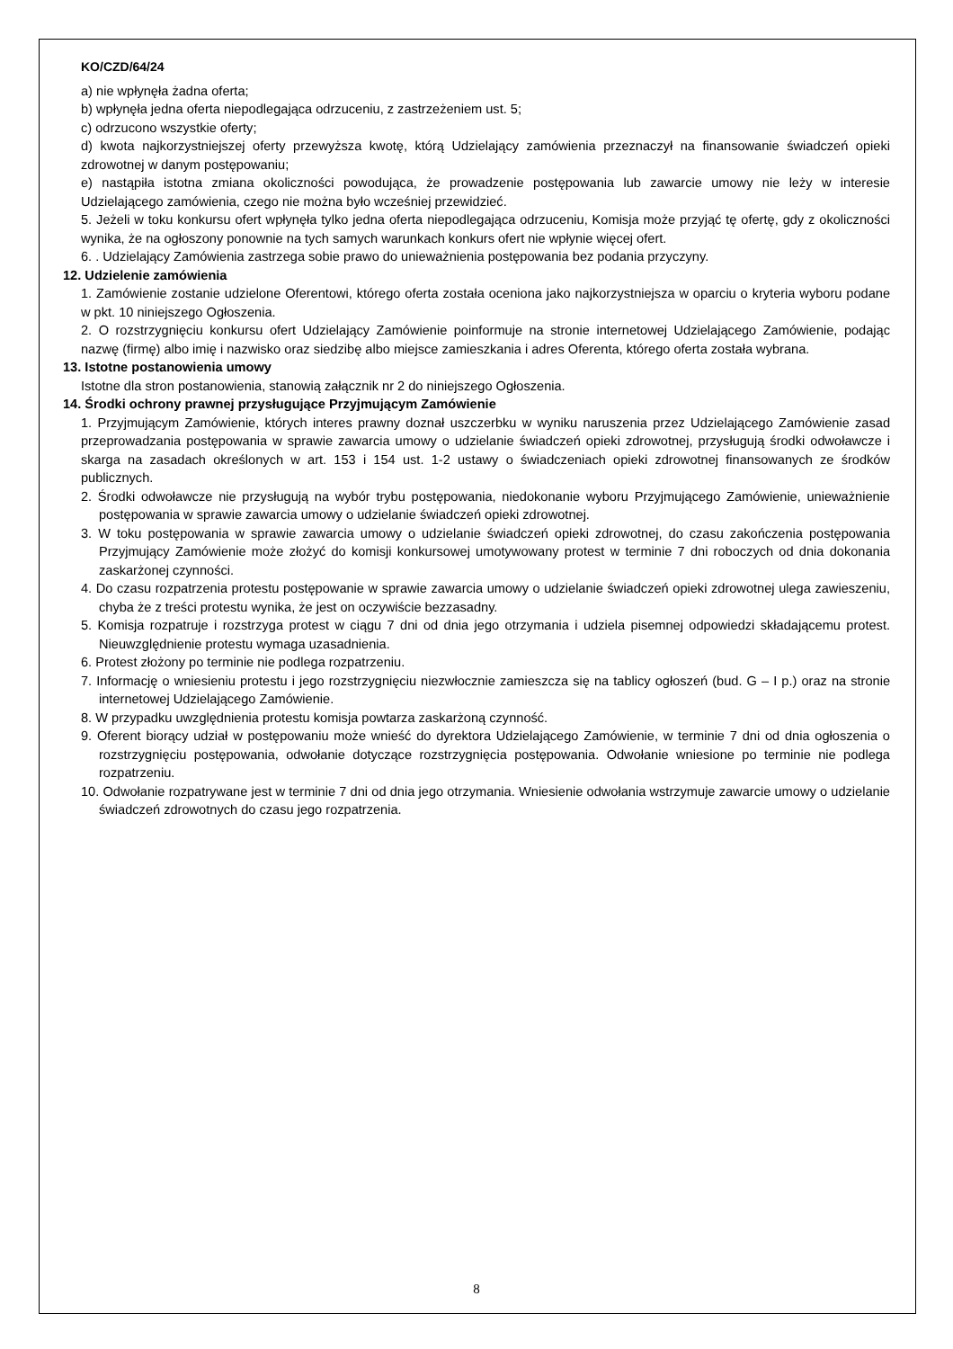KO/CZD/64/24
a) nie wpłynęła żadna oferta;
b) wpłynęła jedna oferta niepodlegająca odrzuceniu, z zastrzeżeniem ust. 5;
c) odrzucono wszystkie oferty;
d) kwota najkorzystniejszej oferty przewyższa kwotę, którą Udzielający zamówienia przeznaczył na finansowanie świadczeń opieki zdrowotnej w danym postępowaniu;
e) nastąpiła istotna zmiana okoliczności powodująca, że prowadzenie postępowania lub zawarcie umowy nie leży w interesie Udzielającego zamówienia, czego nie można było wcześniej przewidzieć.
5. Jeżeli w toku konkursu ofert wpłynęła tylko jedna oferta niepodlegająca odrzuceniu, Komisja może przyjąć tę ofertę, gdy z okoliczności wynika, że na ogłoszony ponownie na tych samych warunkach konkurs ofert nie wpłynie więcej ofert.
6. . Udzielający Zamówienia zastrzega sobie prawo do unieważnienia postępowania bez podania przyczyny.
12. Udzielenie zamówienia
1. Zamówienie zostanie udzielone Oferentowi, którego oferta została oceniona jako najkorzystniejsza w oparciu o kryteria wyboru podane w pkt. 10 niniejszego Ogłoszenia.
2. O rozstrzygnięciu konkursu ofert Udzielający Zamówienie poinformuje na stronie internetowej Udzielającego Zamówienie, podając nazwę (firmę) albo imię i nazwisko oraz siedzibę albo miejsce zamieszkania i adres Oferenta, którego oferta została wybrana.
13. Istotne postanowienia umowy
Istotne dla stron postanowienia, stanowią załącznik nr 2 do niniejszego Ogłoszenia.
14. Środki ochrony prawnej przysługujące Przyjmującym Zamówienie
1. Przyjmującym Zamówienie, których interes prawny doznał uszczerbku w wyniku naruszenia przez Udzielającego Zamówienie zasad przeprowadzania postępowania w sprawie zawarcia umowy o udzielanie świadczeń opieki zdrowotnej, przysługują środki odwoławcze i skarga na zasadach określonych w art. 153 i 154 ust. 1-2 ustawy o świadczeniach opieki zdrowotnej finansowanych ze środków publicznych.
2. Środki odwoławcze nie przysługują na wybór trybu postępowania, niedokonanie wyboru Przyjmującego Zamówienie, unieważnienie postępowania w sprawie zawarcia umowy o udzielanie świadczeń opieki zdrowotnej.
3. W toku postępowania w sprawie zawarcia umowy o udzielanie świadczeń opieki zdrowotnej, do czasu zakończenia postępowania Przyjmujący Zamówienie może złożyć do komisji konkursowej umotywowany protest w terminie 7 dni roboczych od dnia dokonania zaskarżonej czynności.
4. Do czasu rozpatrzenia protestu postępowanie w sprawie zawarcia umowy o udzielanie świadczeń opieki zdrowotnej ulega zawieszeniu, chyba że z treści protestu wynika, że jest on oczywiście bezzasadny.
5. Komisja rozpatruje i rozstrzyga protest w ciągu 7 dni od dnia jego otrzymania i udziela pisemnej odpowiedzi składającemu protest. Nieuwzględnienie protestu wymaga uzasadnienia.
6. Protest złożony po terminie nie podlega rozpatrzeniu.
7. Informację o wniesieniu protestu i jego rozstrzygnięciu niezwłocznie zamieszcza się na tablicy ogłoszeń (bud. G – I p.) oraz na stronie internetowej Udzielającego Zamówienie.
8. W przypadku uwzględnienia protestu komisja powtarza zaskarżoną czynność.
9. Oferent biorący udział w postępowaniu może wnieść do dyrektora Udzielającego Zamówienie, w terminie 7 dni od dnia ogłoszenia o rozstrzygnięciu postępowania, odwołanie dotyczące rozstrzygnięcia postępowania. Odwołanie wniesione po terminie nie podlega rozpatrzeniu.
10. Odwołanie rozpatrywane jest w terminie 7 dni od dnia jego otrzymania. Wniesienie odwołania wstrzymuje zawarcie umowy o udzielanie świadczeń zdrowotnych do czasu jego rozpatrzenia.
8